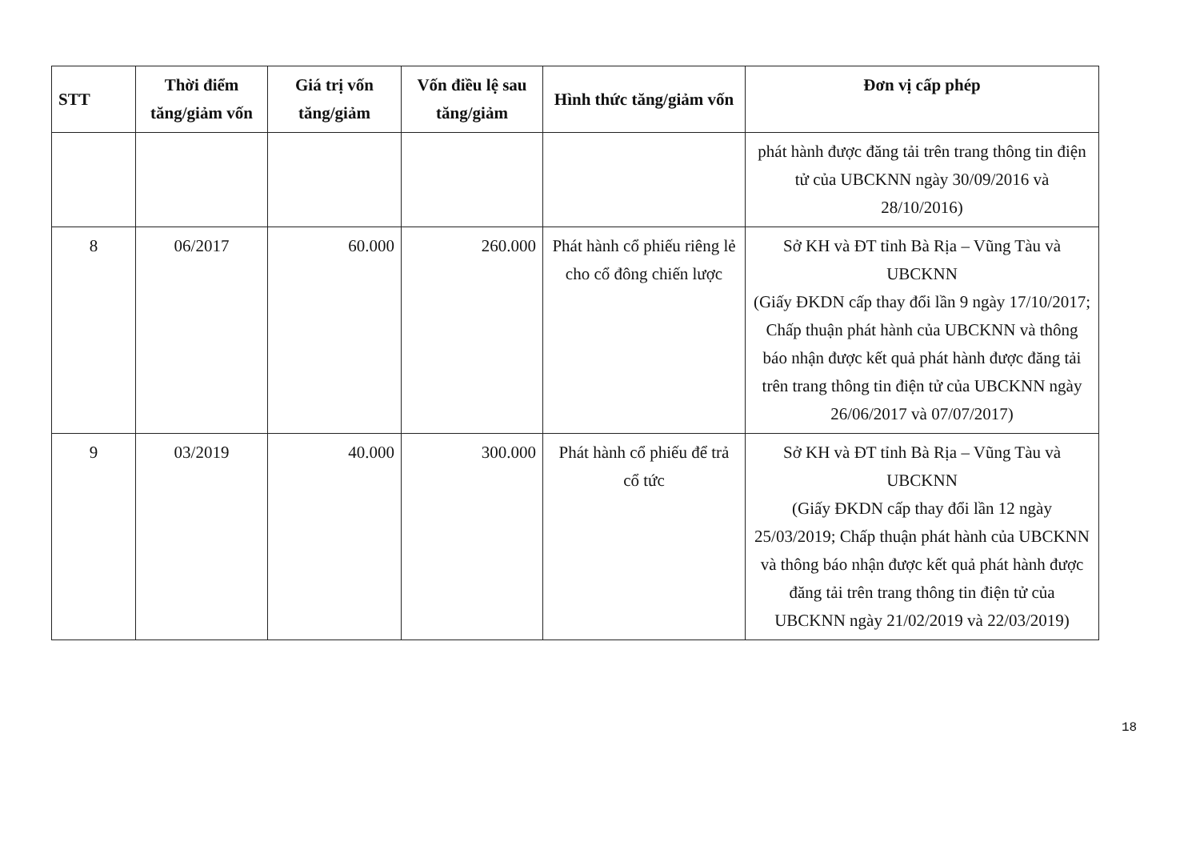| STT | Thời điểm tăng/giảm vốn | Giá trị vốn tăng/giảm | Vốn điều lệ sau tăng/giảm | Hình thức tăng/giảm vốn | Đơn vị cấp phép |
| --- | --- | --- | --- | --- | --- |
| | | | | | phát hành được đăng tải trên trang thông tin điện tử của UBCKNN ngày 30/09/2016 và 28/10/2016) |
| 8 | 06/2017 | 60.000 | 260.000 | Phát hành cổ phiếu riêng lẻ cho cổ đông chiến lược | Sở KH và ĐT tỉnh Bà Rịa – Vũng Tàu và UBCKNN (Giấy ĐKDN cấp thay đổi lần 9 ngày 17/10/2017; Chấp thuận phát hành của UBCKNN và thông báo nhận được kết quả phát hành được đăng tải trên trang thông tin điện tử của UBCKNN ngày 26/06/2017 và 07/07/2017) |
| 9 | 03/2019 | 40.000 | 300.000 | Phát hành cổ phiếu để trả cổ tức | Sở KH và ĐT tỉnh Bà Rịa – Vũng Tàu và UBCKNN (Giấy ĐKDN cấp thay đổi lần 12 ngày 25/03/2019; Chấp thuận phát hành của UBCKNN và thông báo nhận được kết quả phát hành được đăng tải trên trang thông tin điện tử của UBCKNN ngày 21/02/2019 và 22/03/2019) |
18